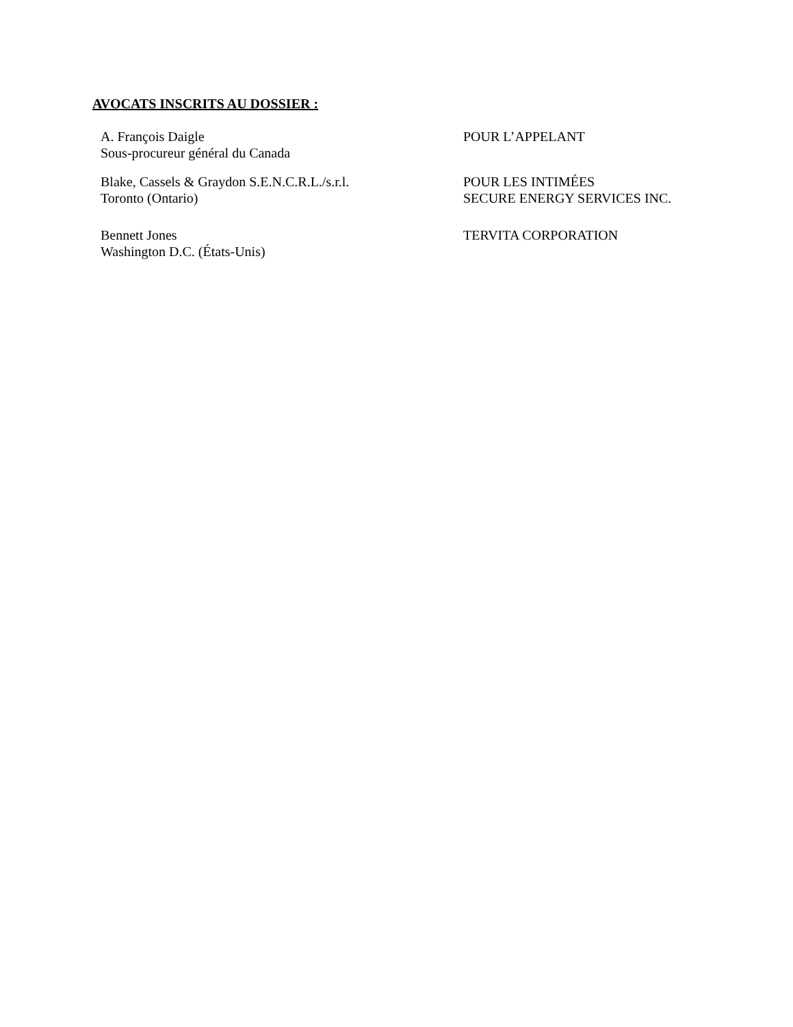AVOCATS INSCRITS AU DOSSIER :
A. François Daigle
Sous-procureur général du Canada
POUR L’APPELANT
Blake, Cassels & Graydon S.E.N.C.R.L./s.r.l.
Toronto (Ontario)
POUR LES INTIMÉES
SECURE ENERGY SERVICES INC.
Bennett Jones
Washington D.C. (États-Unis)
TERVITA CORPORATION